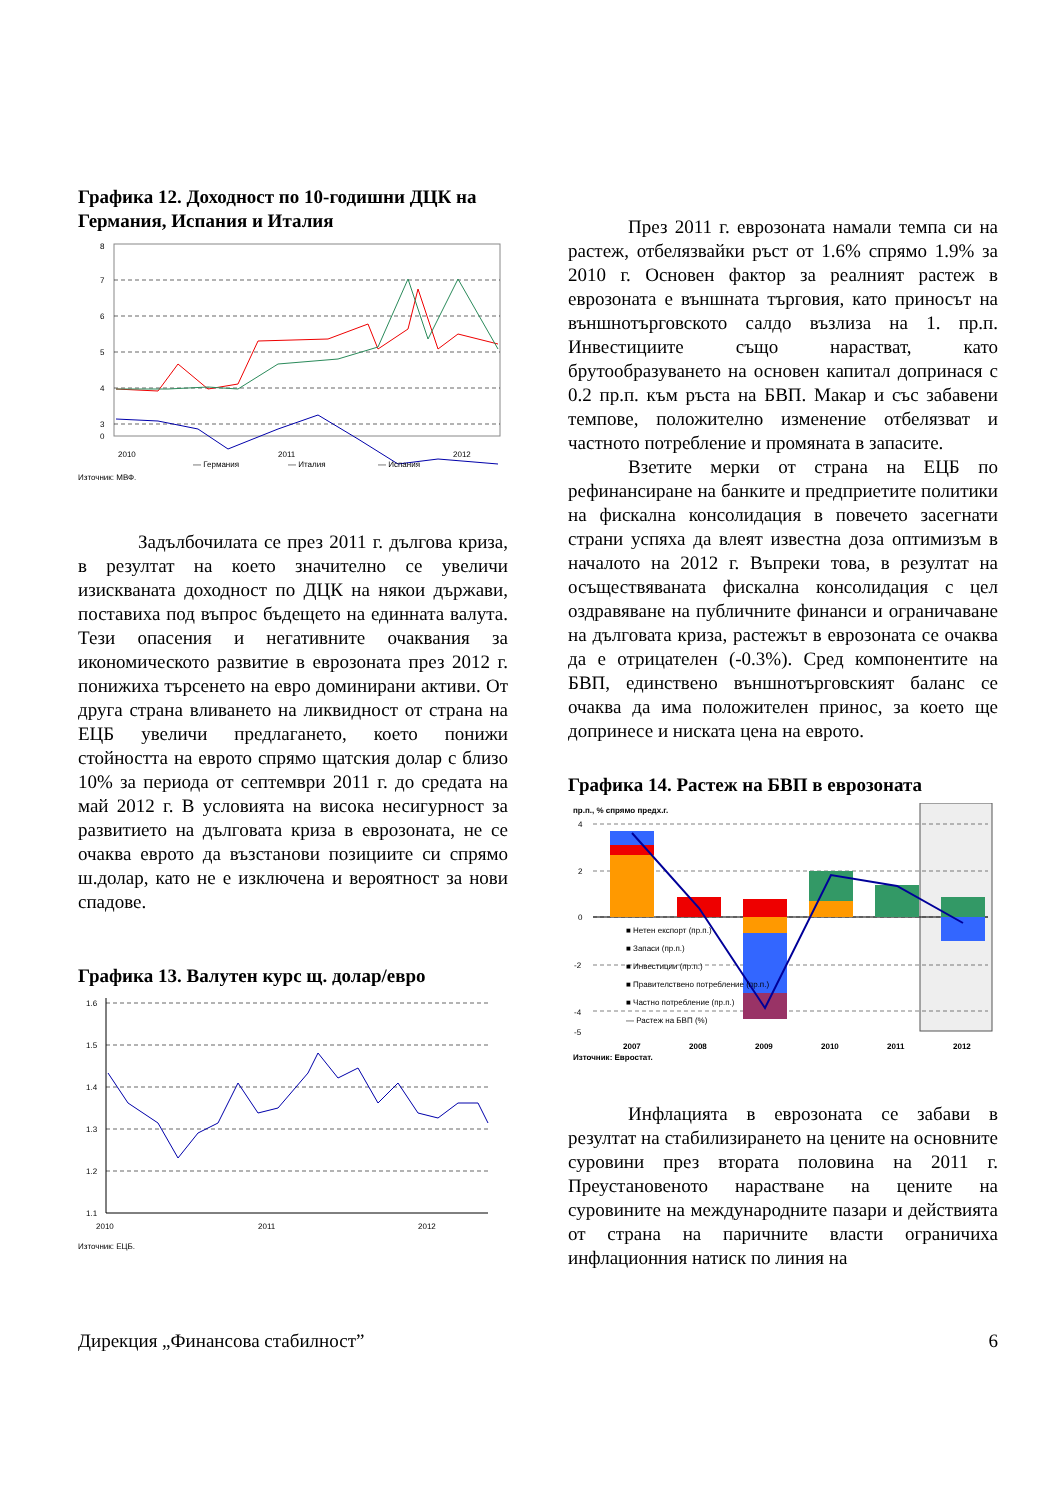Графика 12. Доходност по 10-годишни ДЦК на Германия, Испания и Италия
8
7
6
5
4
3
0
2010
2011
2012
— Германия
— Италия
— Испания
Източник: МВФ.
Задълбочилата се през 2011 г. дългова криза, в резултат на което значително се увеличи изискваната доходност по ДЦК на някои държави, поставиха под въпрос бъдещето на единната валута. Тези опасения и негативните очаквания за икономическото развитие в еврозоната през 2012 г. понижиха търсенето на евро доминирани активи. От друга страна вливането на ликвидност от страна на ЕЦБ увеличи предлагането, което понижи стойността на еврото спрямо щатския долар с близо 10% за периода от септември 2011 г. до средата на май 2012 г. В условията на висока несигурност за развитието на дълговата криза в еврозоната, не се очаква еврото да възстанови позициите си спрямо ш.долар, като не е изключена и вероятност за нови спадове.
Графика 13. Валутен курс щ. долар/евро
1.6
1.5
1.4
1.3
1.2
1.1
2010
2011
2012
Източник: ЕЦБ.
През 2011 г. еврозоната намали темпа си на растеж, отбелязвайки ръст от 1.6% спрямо 1.9% за 2010 г. Основен фактор за реалният растеж в еврозоната е външната търговия, като приносът на външнотърговското салдо възлиза на 1. пр.п. Инвестициите също нарастват, като брутообразуването на основен капитал допринася с 0.2 пр.п. към ръста на БВП. Макар и със забавени темпове, положително изменение отбелязват и частното потребление и промяната в запасите.
Взетите мерки от страна на ЕЦБ по рефинансиране на банките и предприетите политики на фискална консолидация в повечето засегнати страни успяха да влеят известна доза оптимизъм в началото на 2012 г. Въпреки това, в резултат на осъществяваната фискална консолидация с цел оздравяване на публичните финанси и ограничаване на дълговата криза, растежът в еврозоната се очаква да е отрицателен (-0.3%). Сред компонентите на БВП, единствено външнотърговският баланс се очаква да има положителен принос, за което ще допринесе и ниската цена на еврото.
Графика 14. Растеж на БВП в еврозоната
пр.п., % спрямо предх.г.
4
2
0
-2
-4
-5
■ Нетен експорт (пр.п.)
■ Запаси (пр.п.)
■ Инвестиции (пр.п.)
■ Правителствено потребление (пр.п.)
■ Частно потребление (пр.п.)
— Растеж на БВП (%)
2007
2008
2009
2010
2011
2012
Източник: Евростат.
Инфлацията в еврозоната се забави в резултат на стабилизирането на цените на основните суровини през втората половина на 2011 г. Преустановеното нарастване на цените на суровините на международните пазари и действията от страна на паричните власти ограничиха инфлационния натиск по линия на
Дирекция „Финансова стабилност” 6